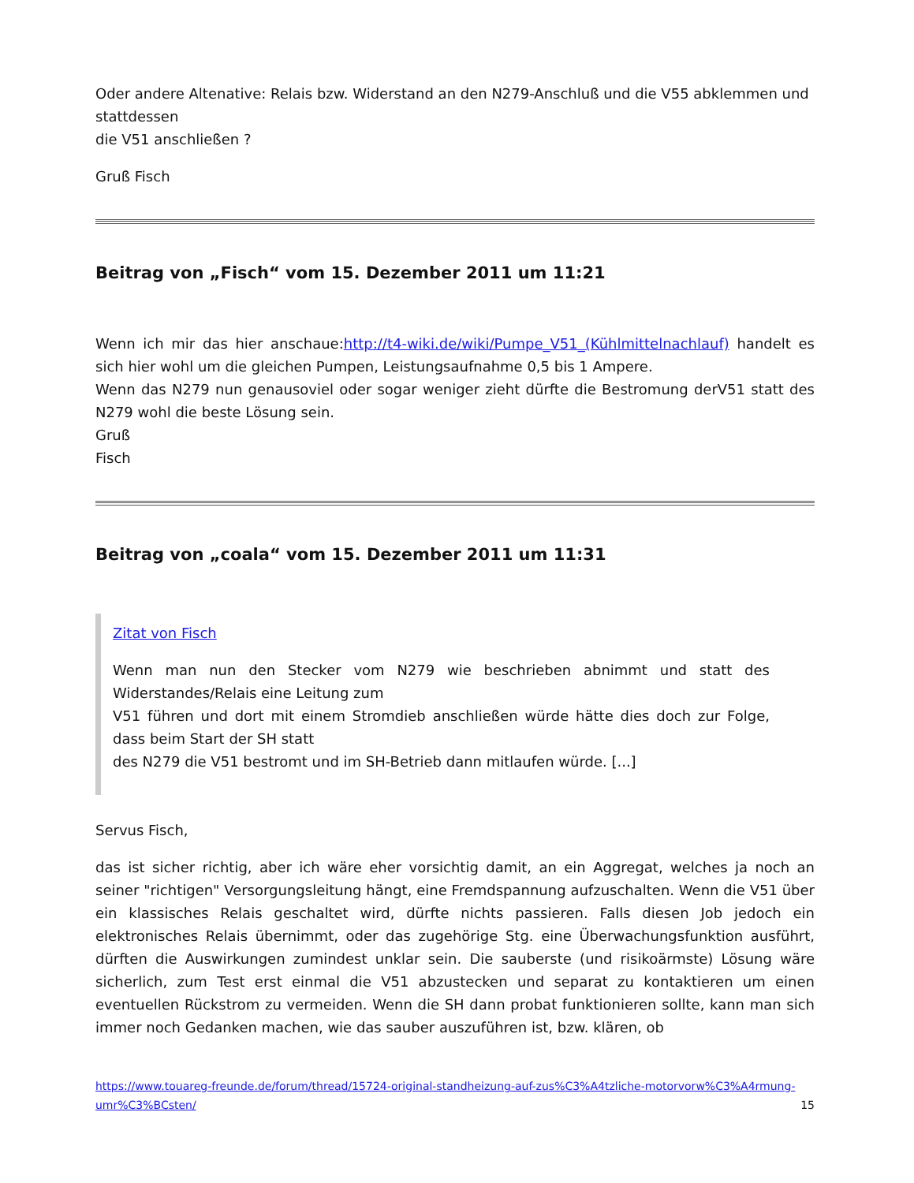Oder andere Altenative: Relais bzw. Widerstand an den N279-Anschluß und die V55 abklemmen und stattdessen
die V51 anschließen ?
Gruß Fisch
Beitrag von „Fisch“ vom 15. Dezember 2011 um 11:21
Wenn ich mir das hier anschaue:http://t4-wiki.de/wiki/Pumpe_V51_(Kühlmittelnachlauf) handelt es sich hier wohl um die gleichen Pumpen, Leistungsaufnahme 0,5 bis 1 Ampere.
Wenn das N279 nun genausoviel oder sogar weniger zieht dürfte die Bestromung derV51 statt des N279 wohl die beste Lösung sein.
Gruß
Fisch
Beitrag von „coala“ vom 15. Dezember 2011 um 11:31
Zitat von Fisch
Wenn man nun den Stecker vom N279 wie beschrieben abnimmt und statt des Widerstandes/Relais eine Leitung zum
V51 führen und dort mit einem Stromdieb anschließen würde hätte dies doch zur Folge, dass beim Start der SH statt
des N279 die V51 bestromt und im SH-Betrieb dann mitlaufen würde. [...]
Servus Fisch,
das ist sicher richtig, aber ich wäre eher vorsichtig damit, an ein Aggregat, welches ja noch an seiner "richtigen" Versorgungsleitung hängt, eine Fremdspannung aufzuschalten. Wenn die V51 über ein klassisches Relais geschaltet wird, dürfte nichts passieren. Falls diesen Job jedoch ein elektronisches Relais übernimmt, oder das zugehörige Stg. eine Überwachungsfunktion ausführt, dürften die Auswirkungen zumindest unklar sein. Die sauberste (und risikoärmste) Lösung wäre sicherlich, zum Test erst einmal die V51 abzustecken und separat zu kontaktieren um einen eventuellen Rückstrom zu vermeiden. Wenn die SH dann probat funktionieren sollte, kann man sich immer noch Gedanken machen, wie das sauber auszuführen ist, bzw. klären, ob
https://www.touareg-freunde.de/forum/thread/15724-original-standheizung-auf-zus%C3%A4tzliche-motorvorw%C3%A4rmung-umr%C3%BCsten/ 15